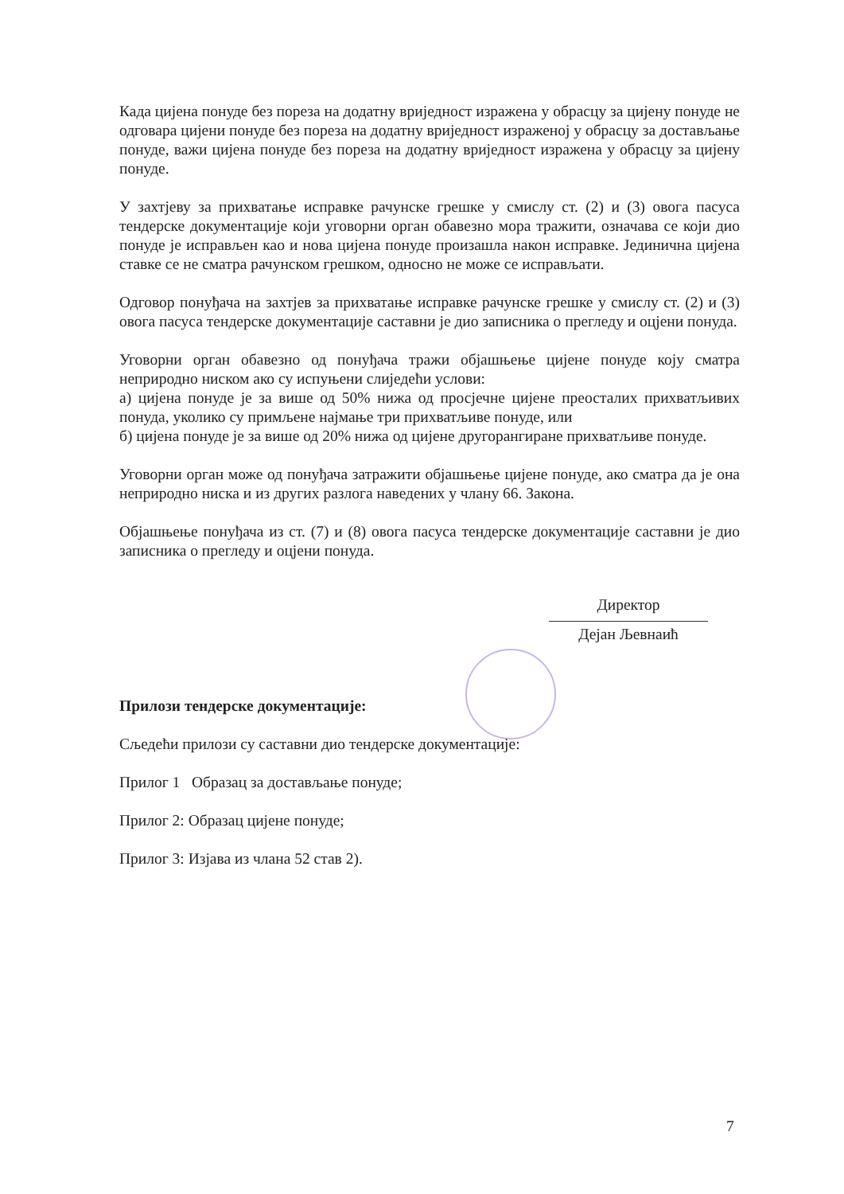Када цијена понуде без пореза на додатну вриједност изражена у обрасцу за цијену понуде не одговара цијени понуде без пореза на додатну вриједност израженој у обрасцу за достављање понуде, важи цијена понуде без пореза на додатну вриједност изражена у обрасцу за цијену понуде.
У захтјеву за прихватање исправке рачунске грешке у смислу ст. (2) и (3) овога пасуса тендерске документације који уговорни орган обавезно мора тражити, означава се који дио понуде је исправљен као и нова цијена понуде произашла након исправке. Јединична цијена ставке се не сматра рачунском грешком, односно не може се исправљати.
Одговор понуђача на захтјев за прихватање исправке рачунске грешке у смислу ст. (2) и (3) овога пасуса тендерске документације саставни је дио записника о прегледу и оцјени понуда.
Уговорни орган обавезно од понуђача тражи објашњење цијене понуде коју сматра неприродно ниском ако су испуњени слиједећи услови:
а) цијена понуде је за више од 50% нижа од просјечне цијене преосталих прихватљивих понуда, уколико су примљене најмање три прихватљиве понуде, или
б) цијена понуде је за више од 20% нижа од цијене другорангиране прихватљиве понуде.
Уговорни орган може од понуђача затражити објашњење цијене понуде, ако сматра да је она неприродно ниска и из других разлога наведених у члану 66. Закона.
Објашњење понуђача из ст. (7) и (8) овога пасуса тендерске документације саставни је дио записника о прегледу и оцјени понуда.
Директор
Дејан Љевнаић
Прилози тендерске документације:
Сљедећи прилози су саставни дио тендерске документације:
Прилог 1 Образац за достављање понуде;
Прилог 2: Образац цијене понуде;
Прилог 3: Изјава из члана 52 став 2).
7